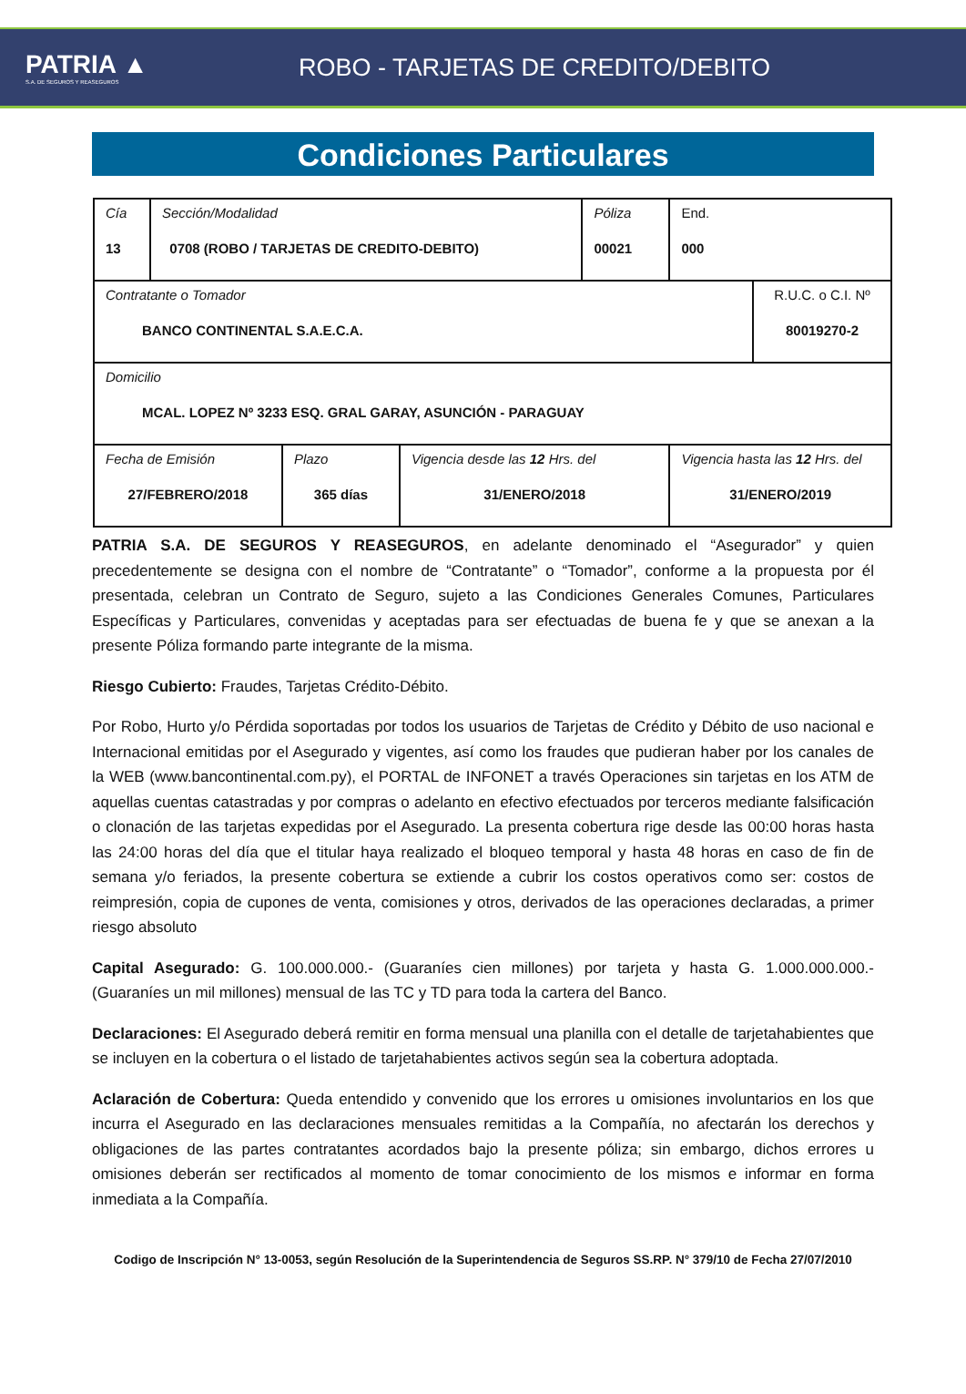PATRIA ▲
S.A. DE SEGUROS Y REASEGUROS
ROBO - TARJETAS DE CREDITO/DEBITO
Condiciones Particulares
| Cía 13 | Sección/Modalidad 0708 (ROBO / TARJETAS DE CREDITO-DEBITO) | | | Póliza 00021 | End. 000 | |
| Contratante o Tomador BANCO CONTINENTAL S.A.E.C.A. | | | | | | R.U.C. o C.I. Nº 80019270-2 |
| Domicilio MCAL. LOPEZ Nº 3233 ESQ. GRAL GARAY, ASUNCIÓN - PARAGUAY | | | | | | |
| Fecha de Emisión 27/FEBRERO/2018 | | Plazo 365 días | Vigencia desde las 12 Hrs. del 31/ENERO/2018 | | Vigencia hasta las 12 Hrs. del 31/ENERO/2019 | |
PATRIA S.A. DE SEGUROS Y REASEGUROS, en adelante denominado el “Asegurador” y quien precedentemente se designa con el nombre de “Contratante” o “Tomador”, conforme a la propuesta por él presentada, celebran un Contrato de Seguro, sujeto a las Condiciones Generales Comunes, Particulares Específicas y Particulares, convenidas y aceptadas para ser efectuadas de buena fe y que se anexan a la presente Póliza formando parte integrante de la misma.
Riesgo Cubierto: Fraudes, Tarjetas Crédito-Débito.
Por Robo, Hurto y/o Pérdida soportadas por todos los usuarios de Tarjetas de Crédito y Débito de uso nacional e Internacional emitidas por el Asegurado y vigentes, así como los fraudes que pudieran haber por los canales de la WEB (www.bancontinental.com.py), el PORTAL de INFONET a través Operaciones sin tarjetas en los ATM de aquellas cuentas catastradas y por compras o adelanto en efectivo efectuados por terceros mediante falsificación o clonación de las tarjetas expedidas por el Asegurado. La presenta cobertura rige desde las 00:00 horas hasta las 24:00 horas del día que el titular haya realizado el bloqueo temporal y hasta 48 horas en caso de fin de semana y/o feriados, la presente cobertura se extiende a cubrir los costos operativos como ser: costos de reimpresión, copia de cupones de venta, comisiones y otros, derivados de las operaciones declaradas, a primer riesgo absoluto
Capital Asegurado: G. 100.000.000.- (Guaraníes cien millones) por tarjeta y hasta G. 1.000.000.000.- (Guaraníes un mil millones) mensual de las TC y TD para toda la cartera del Banco.
Declaraciones: El Asegurado deberá remitir en forma mensual una planilla con el detalle de tarjetahabientes que se incluyen en la cobertura o el listado de tarjetahabientes activos según sea la cobertura adoptada.
Aclaración de Cobertura: Queda entendido y convenido que los errores u omisiones involuntarios en los que incurra el Asegurado en las declaraciones mensuales remitidas a la Compañía, no afectarán los derechos y obligaciones de las partes contratantes acordados bajo la presente póliza; sin embargo, dichos errores u omisiones deberán ser rectificados al momento de tomar conocimiento de los mismos e informar en forma inmediata a la Compañía.
Codigo de Inscripción N° 13-0053, según Resolución de la Superintendencia de Seguros SS.RP. N° 379/10 de Fecha 27/07/2010